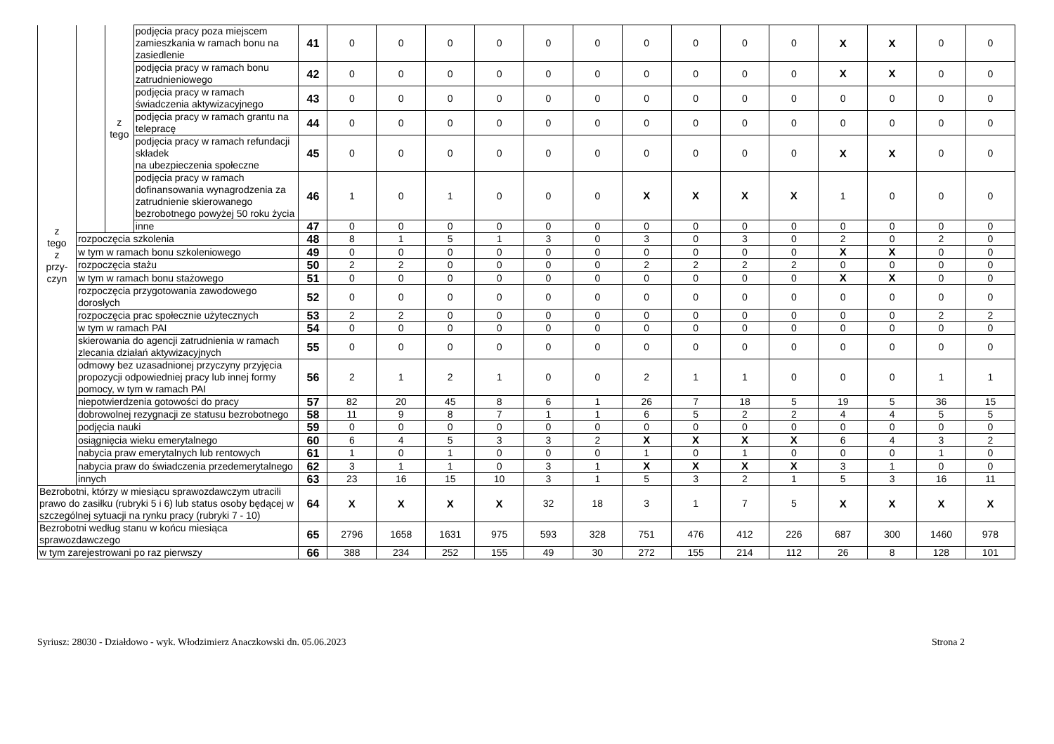| z tego z przy- czyn | | z tego | podjęcia pracy poza miejscem zamieszkania w ramach bonu na zasiedlenie | 41 | 0 | 0 | 0 | 0 | 0 | 0 | 0 | 0 | 0 | 0 | X | X | 0 | 0 |
| | | | podjęcia pracy w ramach bonu zatrudnieniowego | 42 | 0 | 0 | 0 | 0 | 0 | 0 | 0 | 0 | 0 | 0 | X | X | 0 | 0 |
| | | | podjęcia pracy w ramach świadczenia aktywizacyjnego | 43 | 0 | 0 | 0 | 0 | 0 | 0 | 0 | 0 | 0 | 0 | 0 | 0 | 0 | 0 |
| | | | podjęcia pracy w ramach grantu na telepracę | 44 | 0 | 0 | 0 | 0 | 0 | 0 | 0 | 0 | 0 | 0 | 0 | 0 | 0 | 0 |
| | | | podjęcia pracy w ramach refundacji składek na ubezpieczenia społeczne | 45 | 0 | 0 | 0 | 0 | 0 | 0 | 0 | 0 | 0 | 0 | X | X | 0 | 0 |
| | | | podjęcia pracy w ramach dofinansowania wynagrodzenia za zatrudnienie skierowanego bezrobotnego powyżej 50 roku życia | 46 | 1 | 0 | 1 | 0 | 0 | 0 | X | X | X | X | 1 | 0 | 0 | 0 |
| | | | inne | 47 | 0 | 0 | 0 | 0 | 0 | 0 | 0 | 0 | 0 | 0 | 0 | 0 | 0 | 0 |
| | rozpoczęcia szkolenia | | | 48 | 8 | 1 | 5 | 1 | 3 | 0 | 3 | 0 | 3 | 0 | 2 | 0 | 2 | 0 |
| | w tym w ramach bonu szkoleniowego | | | 49 | 0 | 0 | 0 | 0 | 0 | 0 | 0 | 0 | 0 | 0 | X | X | 0 | 0 |
| | rozpoczęcia stażu | | | 50 | 2 | 2 | 0 | 0 | 0 | 0 | 2 | 2 | 2 | 2 | 0 | 0 | 0 | 0 |
| | w tym w ramach bonu stażowego | | | 51 | 0 | 0 | 0 | 0 | 0 | 0 | 0 | 0 | 0 | 0 | X | X | 0 | 0 |
| | rozpoczęcia przygotowania zawodowego dorosłych | | | 52 | 0 | 0 | 0 | 0 | 0 | 0 | 0 | 0 | 0 | 0 | 0 | 0 | 0 | 0 |
| | rozpoczęcia prac społecznie użytecznych | | | 53 | 2 | 2 | 0 | 0 | 0 | 0 | 0 | 0 | 0 | 0 | 0 | 0 | 2 | 2 |
| | w tym w ramach PAI | | | 54 | 0 | 0 | 0 | 0 | 0 | 0 | 0 | 0 | 0 | 0 | 0 | 0 | 0 | 0 |
| | skierowania do agencji zatrudnienia w ramach zlecania działań aktywizacyjnych | | | 55 | 0 | 0 | 0 | 0 | 0 | 0 | 0 | 0 | 0 | 0 | 0 | 0 | 0 | 0 |
| | odmowy bez uzasadnionej przyczyny przyjęcia propozycji odpowiedniej pracy lub innej formy pomocy, w tym w ramach PAI | | | 56 | 2 | 1 | 2 | 1 | 0 | 0 | 2 | 1 | 1 | 0 | 0 | 0 | 1 | 1 |
| | niepotwierdzenia gotowości do pracy | | | 57 | 82 | 20 | 45 | 8 | 6 | 1 | 26 | 7 | 18 | 5 | 19 | 5 | 36 | 15 |
| | dobrowolnej rezygnacji ze statusu bezrobotnego | | | 58 | 11 | 9 | 8 | 7 | 1 | 1 | 6 | 5 | 2 | 2 | 4 | 4 | 5 | 5 |
| | podjęcia nauki | | | 59 | 0 | 0 | 0 | 0 | 0 | 0 | 0 | 0 | 0 | 0 | 0 | 0 | 0 | 0 |
| | osiągnięcia wieku emerytalnego | | | 60 | 6 | 4 | 5 | 3 | 3 | 2 | X | X | X | X | 6 | 4 | 3 | 2 |
| | nabycia praw emerytalnych lub rentowych | | | 61 | 1 | 0 | 1 | 0 | 0 | 0 | 1 | 0 | 1 | 0 | 0 | 0 | 1 | 0 |
| | nabycia praw do świadczenia przedemerytalnego | | | 62 | 3 | 1 | 1 | 0 | 3 | 1 | X | X | X | X | 3 | 1 | 0 | 0 |
| | innych | | | 63 | 23 | 16 | 15 | 10 | 3 | 1 | 5 | 3 | 2 | 1 | 5 | 3 | 16 | 11 |
| Bezrobotni, którzy w miesiącu sprawozdawczym utracili prawo do zasiłku (rubryki 5 i 6) lub status osoby będącej w szczególnej sytuacji na rynku pracy (rubryki 7 - 10) | | | | 64 | X | X | X | X | 32 | 18 | 3 | 1 | 7 | 5 | X | X | X | X |
| Bezrobotni według stanu w końcu miesiąca sprawozdawczego | | | | 65 | 2796 | 1658 | 1631 | 975 | 593 | 328 | 751 | 476 | 412 | 226 | 687 | 300 | 1460 | 978 |
| w tym zarejestrowani po raz pierwszy | | | | 66 | 388 | 234 | 252 | 155 | 49 | 30 | 272 | 155 | 214 | 112 | 26 | 8 | 128 | 101 |
Syriusz: 28030 - Działdowo - wyk. Włodzimierz Anaczkowski dn. 05.06.2023 Strona 2